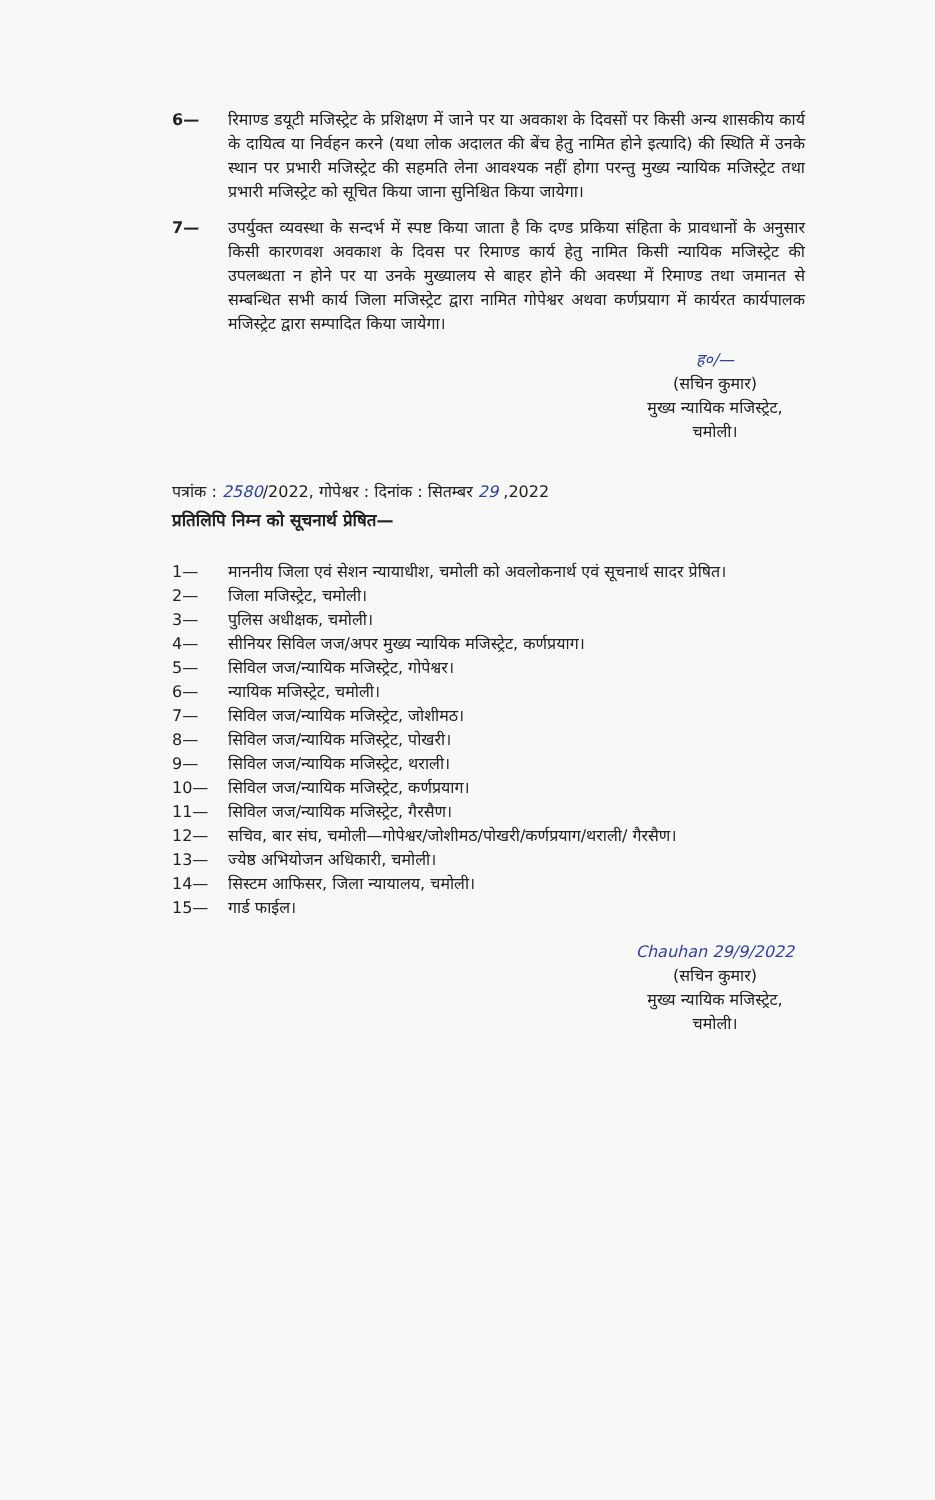6— रिमाण्ड डयूटी मजिस्ट्रेट के प्रशिक्षण में जाने पर या अवकाश के दिवसों पर किसी अन्य शासकीय कार्य के दायित्व या निर्वहन करने (यथा लोक अदालत की बेंच हेतु नामित होने इत्यादि) की स्थिति में उनके स्थान पर प्रभारी मजिस्ट्रेट की सहमति लेना आवश्यक नहीं होगा परन्तु मुख्य न्यायिक मजिस्ट्रेट तथा प्रभारी मजिस्ट्रेट को सूचित किया जाना सुनिश्चित किया जायेगा।
7— उपर्युक्त व्यवस्था के सन्दर्भ में स्पष्ट किया जाता है कि दण्ड प्रकिया संहिता के प्रावधानों के अनुसार किसी कारणवश अवकाश के दिवस पर रिमाण्ड कार्य हेतु नामित किसी न्यायिक मजिस्ट्रेट की उपलब्धता न होने पर या उनके मुख्यालय से बाहर होने की अवस्था में रिमाण्ड तथा जमानत से सम्बन्धित सभी कार्य जिला मजिस्ट्रेट द्वारा नामित गोपेश्वर अथवा कर्णप्रयाग में कार्यरत कार्यपालक मजिस्ट्रेट द्वारा सम्पादित किया जायेगा।
ह०/—
(सचिन कुमार)
मुख्य न्यायिक मजिस्ट्रेट,
चमोली।
पत्रांक : 2580/2022, गोपेश्वर : दिनांक : सितम्बर 29 ,2022
प्रतिलिपि निम्न को सूचनार्थ प्रेषित—
1— माननीय जिला एवं सेशन न्यायाधीश, चमोली को अवलोकनार्थ एवं सूचनार्थ सादर प्रेषित।
2— जिला मजिस्ट्रेट, चमोली।
3— पुलिस अधीक्षक, चमोली।
4— सीनियर सिविल जज/अपर मुख्य न्यायिक मजिस्ट्रेट, कर्णप्रयाग।
5— सिविल जज/न्यायिक मजिस्ट्रेट, गोपेश्वर।
6— न्यायिक मजिस्ट्रेट, चमोली।
7— सिविल जज/न्यायिक मजिस्ट्रेट, जोशीमठ।
8— सिविल जज/न्यायिक मजिस्ट्रेट, पोखरी।
9— सिविल जज/न्यायिक मजिस्ट्रेट, थराली।
10— सिविल जज/न्यायिक मजिस्ट्रेट, कर्णप्रयाग।
11— सिविल जज/न्यायिक मजिस्ट्रेट, गैरसैण।
12— सचिव, बार संघ, चमोली—गोपेश्वर/जोशीमठ/पोखरी/कर्णप्रयाग/थराली/ गैरसैण।
13— ज्येष्ठ अभियोजन अधिकारी, चमोली।
14— सिस्टम आफिसर, जिला न्यायालय, चमोली।
15— गार्ड फाईल।
Chauhan 29/9/2022
(सचिन कुमार)
मुख्य न्यायिक मजिस्ट्रेट,
चमोली।